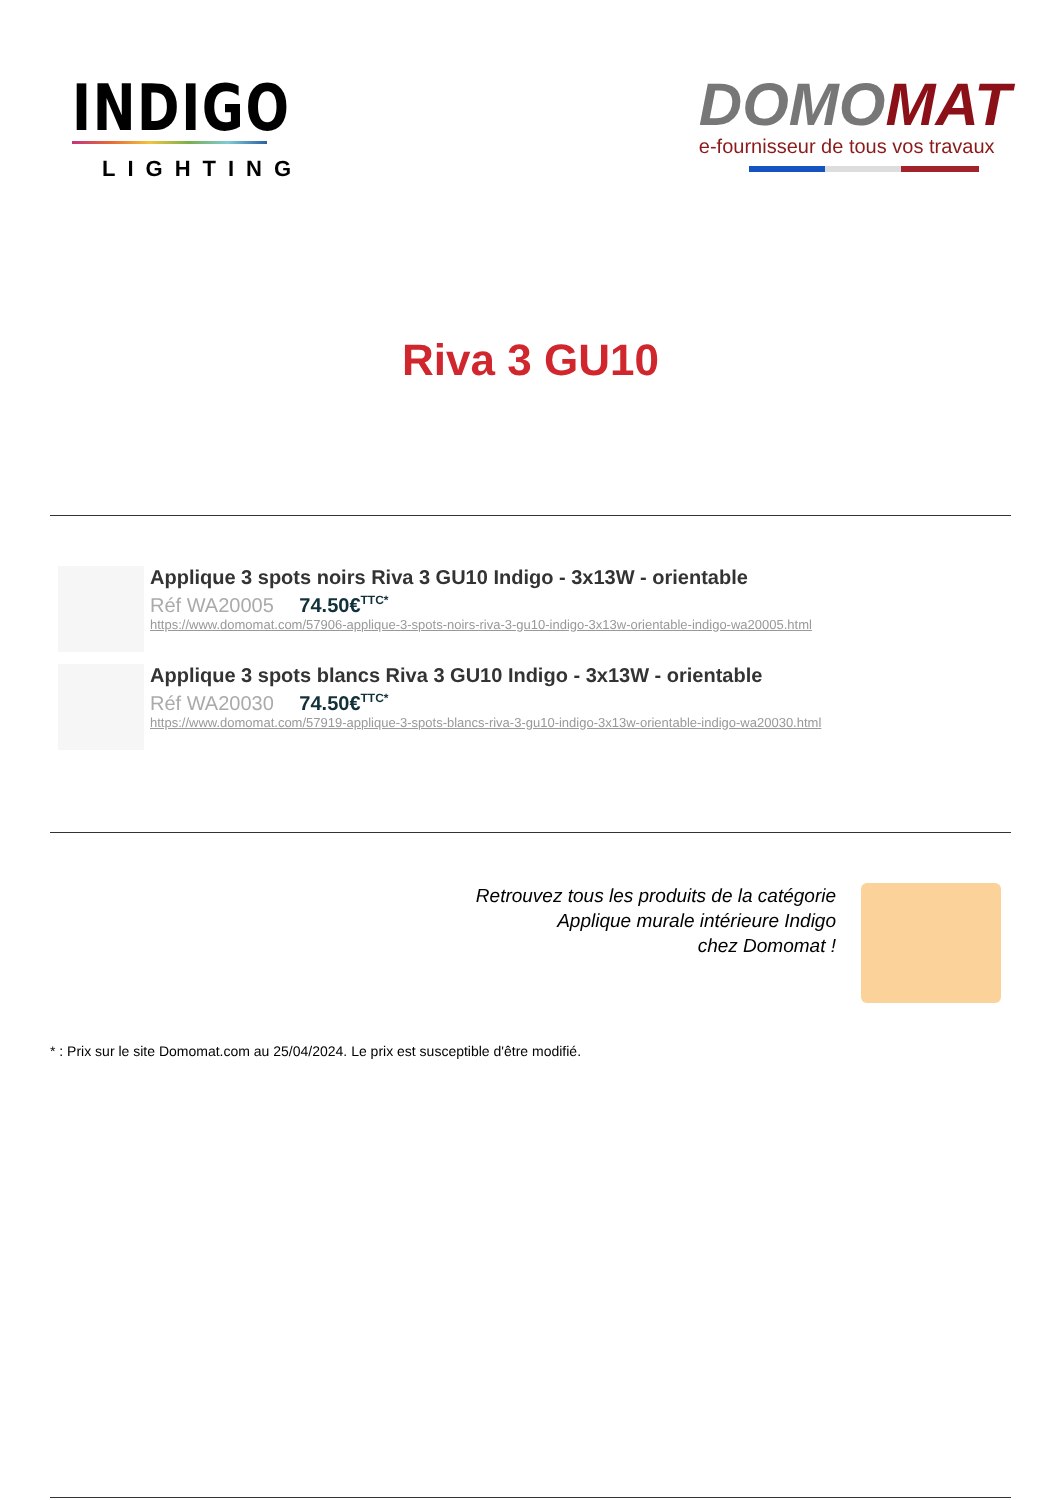INDIGO
LIGHTING
DOMO MAT
e-fournisseur de tous vos travaux
Riva 3 GU10
Applique 3 spots noirs Riva 3 GU10 Indigo - 3x13W - orientable
Réf WA20005 74.50€<sup>TTC*</sup>
https://www.domomat.com/57906-applique-3-spots-noirs-riva-3-gu10-indigo-3x13w-orientable-indigo-wa20005.html
Applique 3 spots blancs Riva 3 GU10 Indigo - 3x13W - orientable
Réf WA20030 74.50€<sup>TTC*</sup>
https://www.domomat.com/57919-applique-3-spots-blancs-riva-3-gu10-indigo-3x13w-orientable-indigo-wa20030.html
Retrouvez tous les produits de la catégorie
Applique murale intérieure Indigo
chez Domomat !
* : Prix sur le site Domomat.com au 25/04/2024. Le prix est susceptible d'être modifié.